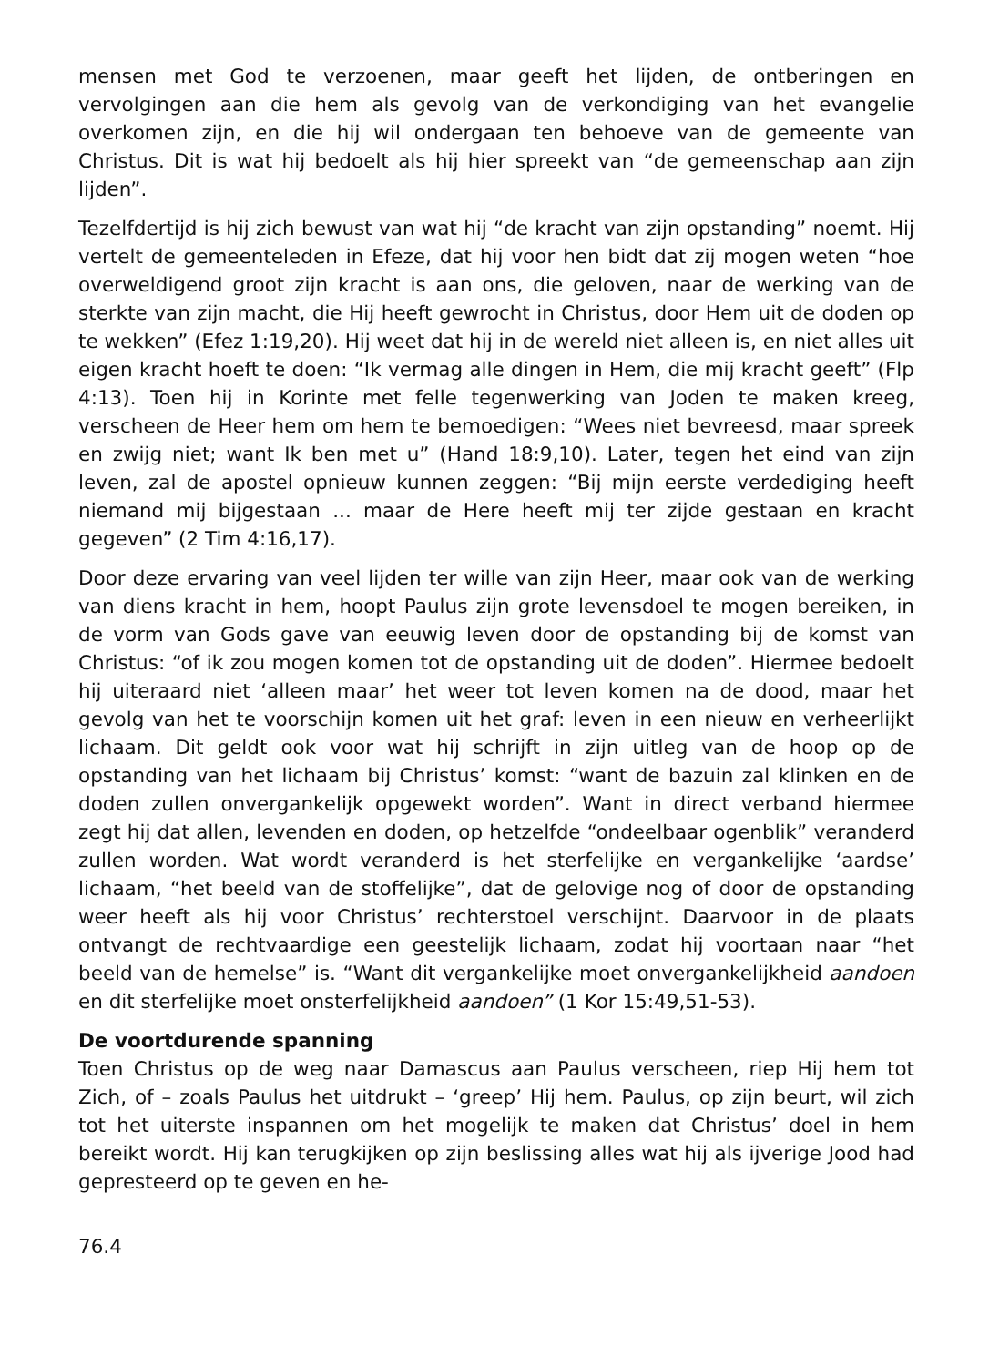mensen met God te verzoenen, maar geeft het lijden, de ontberingen en vervolgingen aan die hem als gevolg van de verkondiging van het evangelie overkomen zijn, en die hij wil ondergaan ten behoeve van de gemeente van Christus. Dit is wat hij bedoelt als hij hier spreekt van “de gemeenschap aan zijn lijden”.
Tezelfdertijd is hij zich bewust van wat hij “de kracht van zijn opstanding” noemt. Hij vertelt de gemeenteleden in Efeze, dat hij voor hen bidt dat zij mogen weten “hoe overweldigend groot zijn kracht is aan ons, die geloven, naar de werking van de sterkte van zijn macht, die Hij heeft gewrocht in Christus, door Hem uit de doden op te wekken” (Efez 1:19,20). Hij weet dat hij in de wereld niet alleen is, en niet alles uit eigen kracht hoeft te doen: “Ik vermag alle dingen in Hem, die mij kracht geeft” (Flp 4:13). Toen hij in Korinte met felle tegenwerking van Joden te maken kreeg, verscheen de Heer hem om hem te bemoedigen: “Wees niet bevreesd, maar spreek en zwijg niet; want Ik ben met u” (Hand 18:9,10). Later, tegen het eind van zijn leven, zal de apostel opnieuw kunnen zeggen: “Bij mijn eerste verdediging heeft niemand mij bijgestaan ... maar de Here heeft mij ter zijde gestaan en kracht gegeven” (2 Tim 4:16,17).
Door deze ervaring van veel lijden ter wille van zijn Heer, maar ook van de werking van diens kracht in hem, hoopt Paulus zijn grote levensdoel te mogen bereiken, in de vorm van Gods gave van eeuwig leven door de opstanding bij de komst van Christus: “of ik zou mogen komen tot de opstanding uit de doden”. Hiermee bedoelt hij uiteraard niet ‘alleen maar’ het weer tot leven komen na de dood, maar het gevolg van het te voorschijn komen uit het graf: leven in een nieuw en verheerlijkt lichaam. Dit geldt ook voor wat hij schrijft in zijn uitleg van de hoop op de opstanding van het lichaam bij Christus’ komst: “want de bazuin zal klinken en de doden zullen onvergankelijk opgewekt worden”. Want in direct verband hiermee zegt hij dat allen, levenden en doden, op hetzelfde “ondeelbaar ogenblik” veranderd zullen worden. Wat wordt veranderd is het sterfelijke en vergankelijke ‘aardse’ lichaam, “het beeld van de stoffelijke”, dat de gelovige nog of door de opstanding weer heeft als hij voor Christus’ rechterstoel verschijnt. Daarvoor in de plaats ontvangt de rechtvaardige een geestelijk lichaam, zodat hij voortaan naar “het beeld van de hemelse” is. “Want dit vergankelijke moet onvergankelijkheid aandoen en dit sterfelijke moet onsterfelijkheid aandoen” (1 Kor 15:49,51-53).
De voortdurende spanning
Toen Christus op de weg naar Damascus aan Paulus verscheen, riep Hij hem tot Zich, of – zoals Paulus het uitdrukt – ‘greep’ Hij hem. Paulus, op zijn beurt, wil zich tot het uiterste inspannen om het mogelijk te maken dat Christus’ doel in hem bereikt wordt. Hij kan terugkijken op zijn beslissing alles wat hij als ijverige Jood had gepresteerd op te geven en he-
76.4